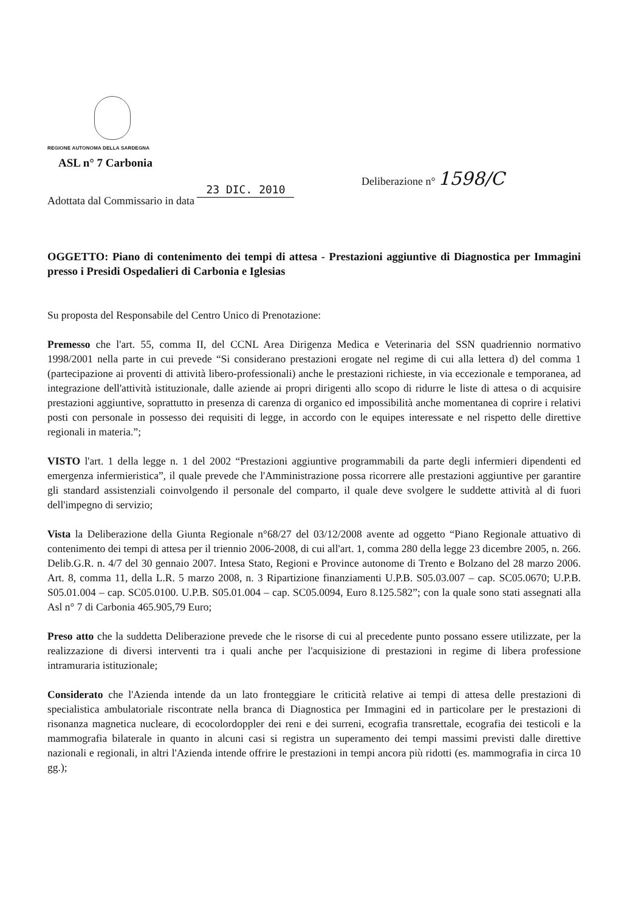REGIONE AUTONOMA DELLA SARDEGNA
ASL n° 7 Carbonia
Deliberazione n° 1598/C
Adottata dal Commissario in data 23 DIC. 2010
OGGETTO: Piano di contenimento dei tempi di attesa - Prestazioni aggiuntive di Diagnostica per Immagini presso i Presidi Ospedalieri di Carbonia e Iglesias
Su proposta del Responsabile del Centro Unico di Prenotazione:
Premesso che l'art. 55, comma II, del CCNL Area Dirigenza Medica e Veterinaria del SSN quadriennio normativo 1998/2001 nella parte in cui prevede “Si considerano prestazioni erogate nel regime di cui alla lettera d) del comma 1 (partecipazione ai proventi di attività libero-professionali) anche le prestazioni richieste, in via eccezionale e temporanea, ad integrazione dell'attività istituzionale, dalle aziende ai propri dirigenti allo scopo di ridurre le liste di attesa o di acquisire prestazioni aggiuntive, soprattutto in presenza di carenza di organico ed impossibilità anche momentanea di coprire i relativi posti con personale in possesso dei requisiti di legge, in accordo con le equipes interessate e nel rispetto delle direttive regionali in materia.”;
VISTO l'art. 1 della legge n. 1 del 2002 “Prestazioni aggiuntive programmabili da parte degli infermieri dipendenti ed emergenza infermieristica”, il quale prevede che l'Amministrazione possa ricorrere alle prestazioni aggiuntive per garantire gli standard assistenziali coinvolgendo il personale del comparto, il quale deve svolgere le suddette attività al di fuori dell'impegno di servizio;
Vista la Deliberazione della Giunta Regionale n°68/27 del 03/12/2008 avente ad oggetto “Piano Regionale attuativo di contenimento dei tempi di attesa per il triennio 2006-2008, di cui all'art. 1, comma 280 della legge 23 dicembre 2005, n. 266. Delib.G.R. n. 4/7 del 30 gennaio 2007. Intesa Stato, Regioni e Province autonome di Trento e Bolzano del 28 marzo 2006. Art. 8, comma 11, della L.R. 5 marzo 2008, n. 3 Ripartizione finanziamenti U.P.B. S05.03.007 – cap. SC05.0670; U.P.B. S05.01.004 – cap. SC05.0100. U.P.B. S05.01.004 – cap. SC05.0094, Euro 8.125.582”; con la quale sono stati assegnati alla Asl n° 7 di Carbonia 465.905,79 Euro;
Preso atto che la suddetta Deliberazione prevede che le risorse di cui al precedente punto possano essere utilizzate, per la realizzazione di diversi interventi tra i quali anche per l'acquisizione di prestazioni in regime di libera professione intramuraria istituzionale;
Considerato che l'Azienda intende da un lato fronteggiare le criticità relative ai tempi di attesa delle prestazioni di specialistica ambulatoriale riscontrate nella branca di Diagnostica per Immagini ed in particolare per le prestazioni di risonanza magnetica nucleare, di ecocolordoppler dei reni e dei surreni, ecografia transrettale, ecografia dei testicoli e la mammografia bilaterale in quanto in alcuni casi si registra un superamento dei tempi massimi previsti dalle direttive nazionali e regionali, in altri l'Azienda intende offrire le prestazioni in tempi ancora più ridotti (es. mammografia in circa 10 gg.);